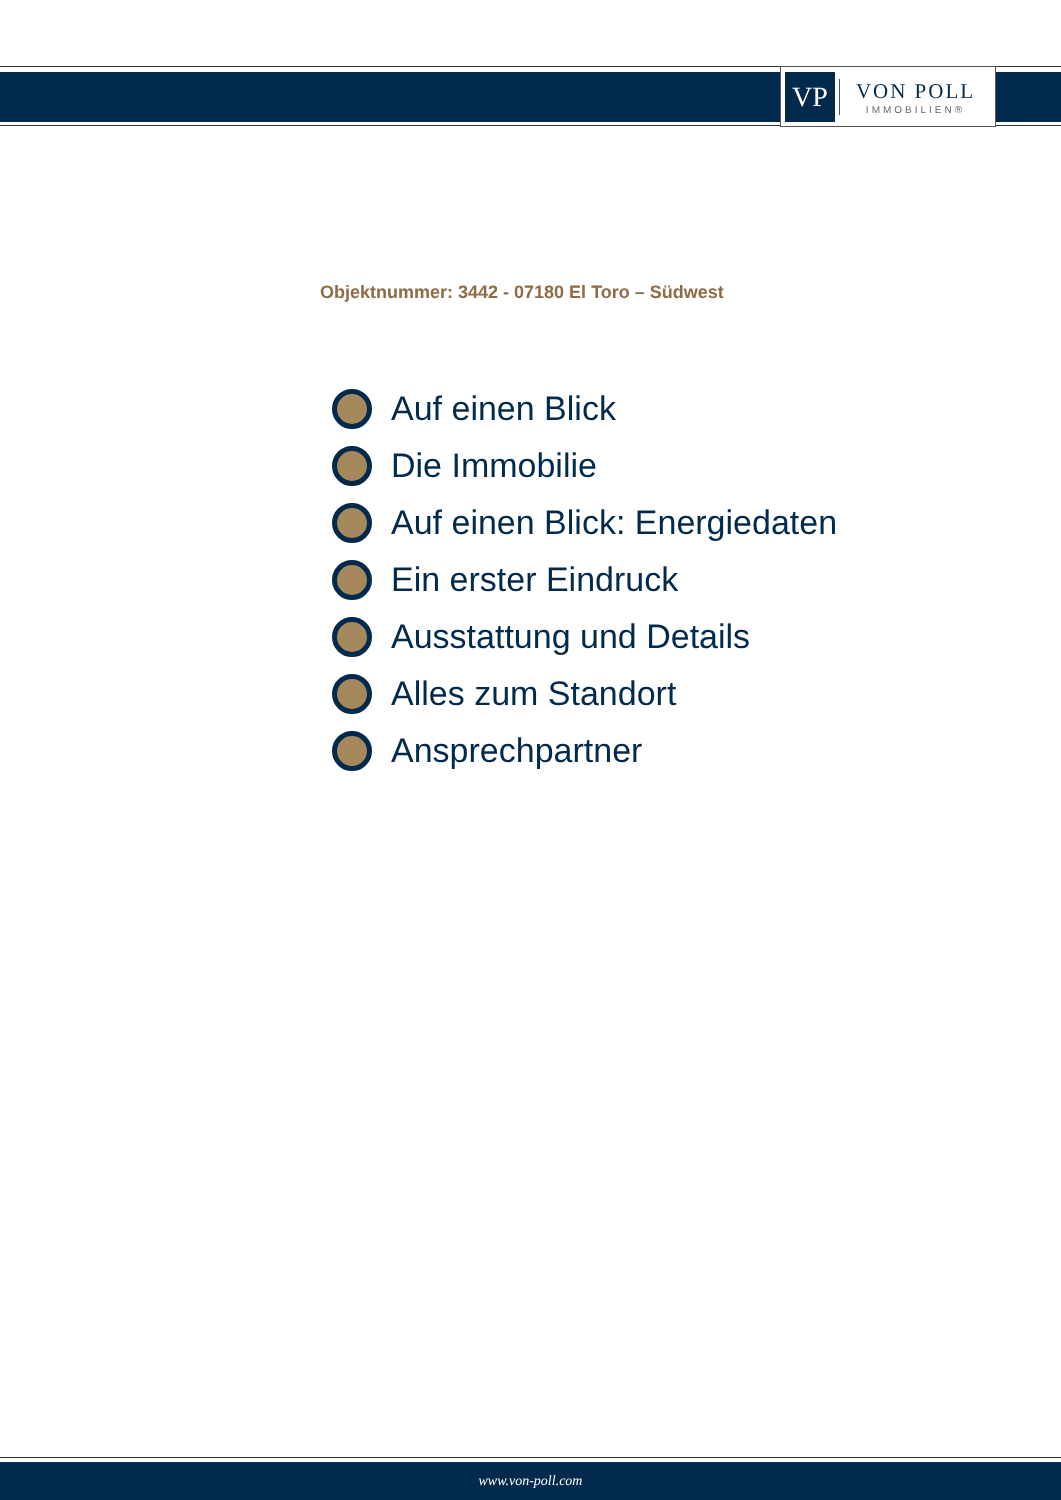VP
VON POLL
IMMOBILIEN®
Objektnummer: 3442 - 07180 El Toro – Südwest
Auf einen Blick
Die Immobilie
Auf einen Blick: Energiedaten
Ein erster Eindruck
Ausstattung und Details
Alles zum Standort
Ansprechpartner
www.von-poll.com